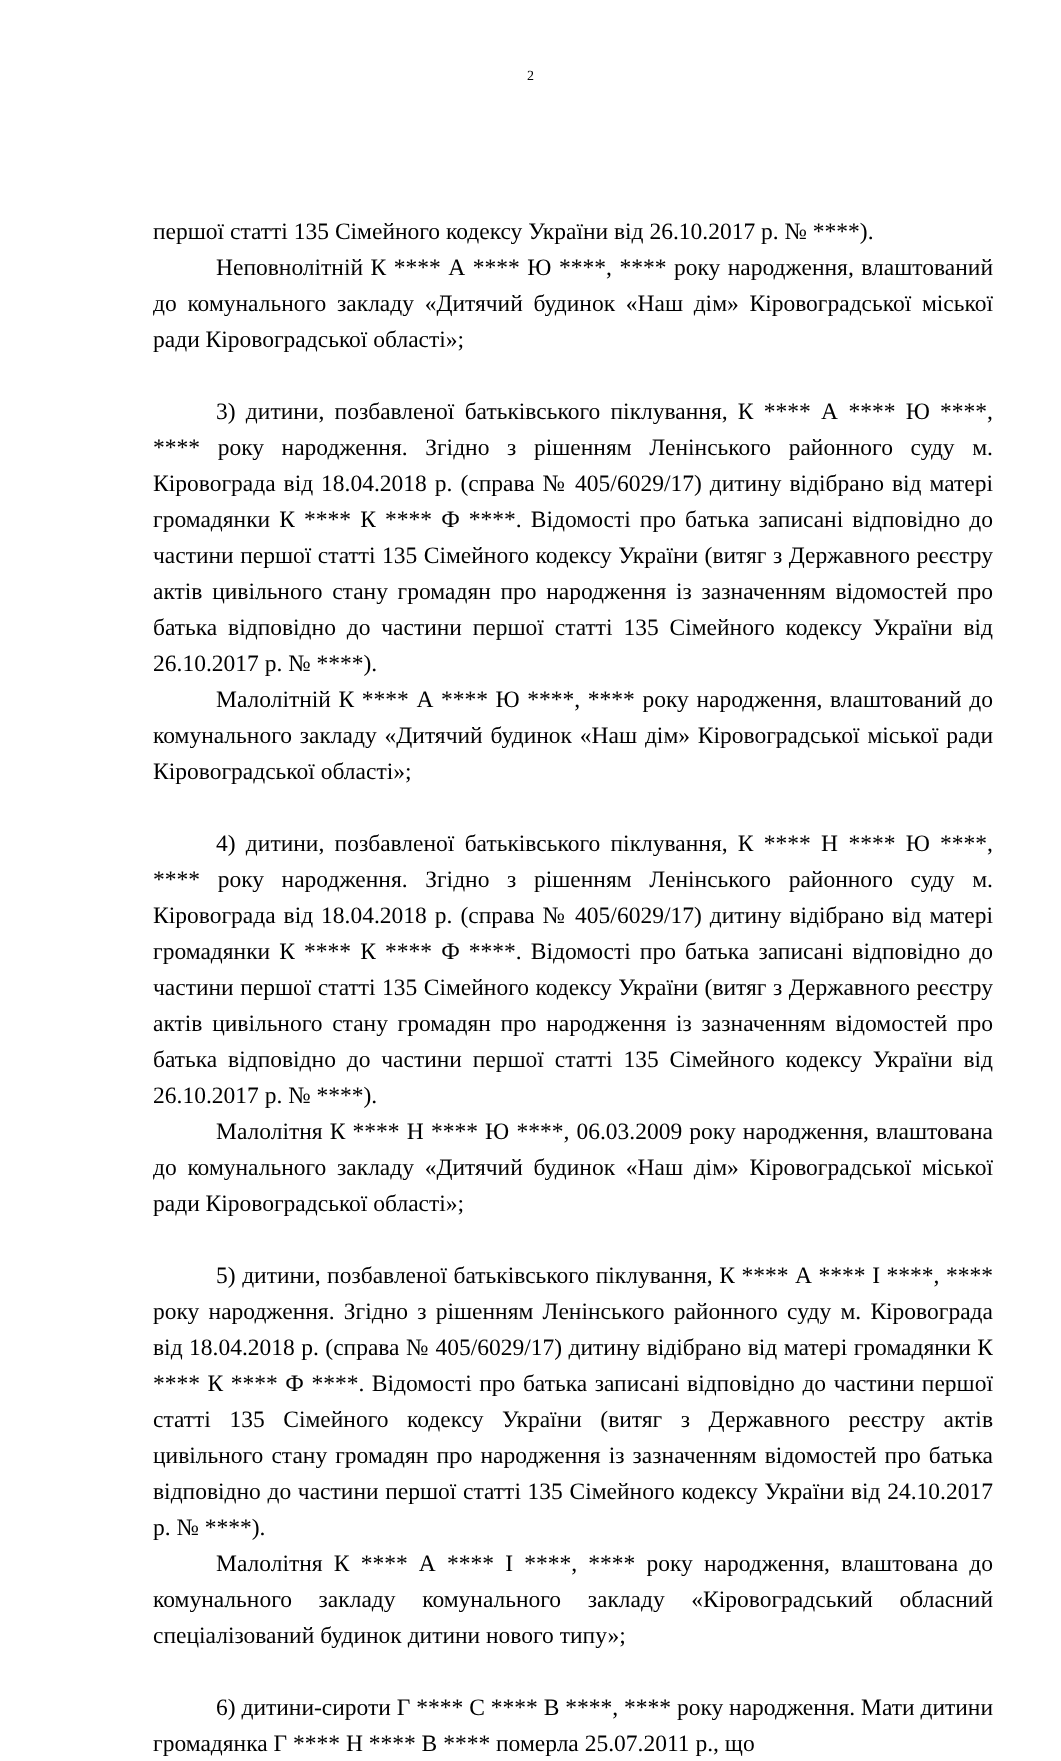2
першої статті 135 Сімейного кодексу України від 26.10.2017 р. № ****).
Неповнолітній К **** А **** Ю ****, **** року народження, влаштований до комунального закладу «Дитячий будинок «Наш дім» Кіровоградської міської ради Кіровоградської області»;
3) дитини, позбавленої батьківського піклування, К **** А **** Ю ****, **** року народження. Згідно з рішенням Ленінського районного суду м. Кіровограда від 18.04.2018 р. (справа № 405/6029/17) дитину відібрано від матері громадянки К **** К **** Ф ****. Відомості про батька записані відповідно до частини першої статті 135 Сімейного кодексу України (витяг з Державного реєстру актів цивільного стану громадян про народження із зазначенням відомостей про батька відповідно до частини першої статті 135 Сімейного кодексу України від 26.10.2017 р. № ****).
Малолітній К **** А **** Ю ****, **** року народження, влаштований до комунального закладу «Дитячий будинок «Наш дім» Кіровоградської міської ради Кіровоградської області»;
4) дитини, позбавленої батьківського піклування, К **** Н **** Ю ****, **** року народження. Згідно з рішенням Ленінського районного суду м. Кіровограда від 18.04.2018 р. (справа № 405/6029/17) дитину відібрано від матері громадянки К **** К **** Ф ****. Відомості про батька записані відповідно до частини першої статті 135 Сімейного кодексу України (витяг з Державного реєстру актів цивільного стану громадян про народження із зазначенням відомостей про батька відповідно до частини першої статті 135 Сімейного кодексу України від 26.10.2017 р. № ****).
Малолітня К **** Н **** Ю ****, 06.03.2009 року народження, влаштована до комунального закладу «Дитячий будинок «Наш дім» Кіровоградської міської ради Кіровоградської області»;
5) дитини, позбавленої батьківського піклування, К **** А **** І ****, **** року народження. Згідно з рішенням Ленінського районного суду м. Кіровограда від 18.04.2018 р. (справа № 405/6029/17) дитину відібрано від матері громадянки К **** К **** Ф ****. Відомості про батька записані відповідно до частини першої статті 135 Сімейного кодексу України (витяг з Державного реєстру актів цивільного стану громадян про народження із зазначенням відомостей про батька відповідно до частини першої статті 135 Сімейного кодексу України від 24.10.2017 р. № ****).
Малолітня К **** А **** І ****, **** року народження, влаштована до комунального закладу комунального закладу «Кіровоградський обласний спеціалізований будинок дитини нового типу»;
6) дитини-сироти Г **** С **** В ****, **** року народження. Мати дитини громадянка Г **** Н **** В **** померла 25.07.2011 р., що